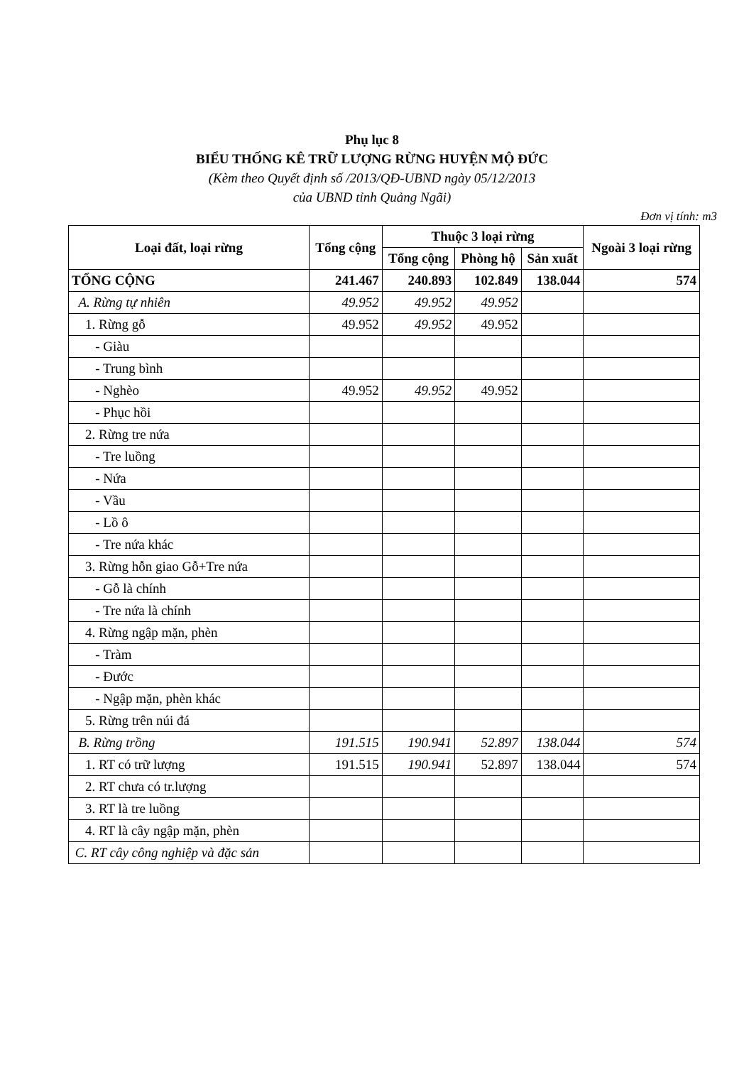Phụ lục 8
BIỂU THỐNG KÊ TRỮ LƯỢNG RỪNG HUYỆN MỘ ĐỨC
(Kèm theo Quyết định số /2013/QĐ-UBND ngày 05/12/2013
của UBND tỉnh Quảng Ngãi)
Đơn vị tính: m3
| Loại đất, loại rừng | Tổng cộng | Thuộc 3 loại rừng | | | Ngoài 3 loại rừng |
| --- | --- | --- | --- | --- | --- |
| | | Tổng cộng | Phòng hộ | Sản xuất | |
| TỔNG CỘNG | 241.467 | 240.893 | 102.849 | 138.044 | 574 |
| A. Rừng tự nhiên | 49.952 | 49.952 | 49.952 | | |
| 1. Rừng gỗ | 49.952 | 49.952 | 49.952 | | |
| - Giàu | | | | | |
| - Trung bình | | | | | |
| - Nghèo | 49.952 | 49.952 | 49.952 | | |
| - Phục hồi | | | | | |
| 2. Rừng tre nứa | | | | | |
| - Tre luồng | | | | | |
| - Nứa | | | | | |
| - Vầu | | | | | |
| - Lồ ô | | | | | |
| - Tre nứa khác | | | | | |
| 3. Rừng hỗn giao Gỗ+Tre nứa | | | | | |
| - Gỗ là chính | | | | | |
| - Tre nứa là chính | | | | | |
| 4. Rừng ngập mặn, phèn | | | | | |
| - Tràm | | | | | |
| - Đước | | | | | |
| - Ngập mặn, phèn khác | | | | | |
| 5. Rừng trên núi đá | | | | | |
| B. Rừng trồng | 191.515 | 190.941 | 52.897 | 138.044 | 574 |
| 1. RT có trữ lượng | 191.515 | 190.941 | 52.897 | 138.044 | 574 |
| 2. RT chưa có tr.lượng | | | | | |
| 3. RT là tre luồng | | | | | |
| 4. RT là cây ngập mặn, phèn | | | | | |
| C. RT cây công nghiệp và đặc sản | | | | | |